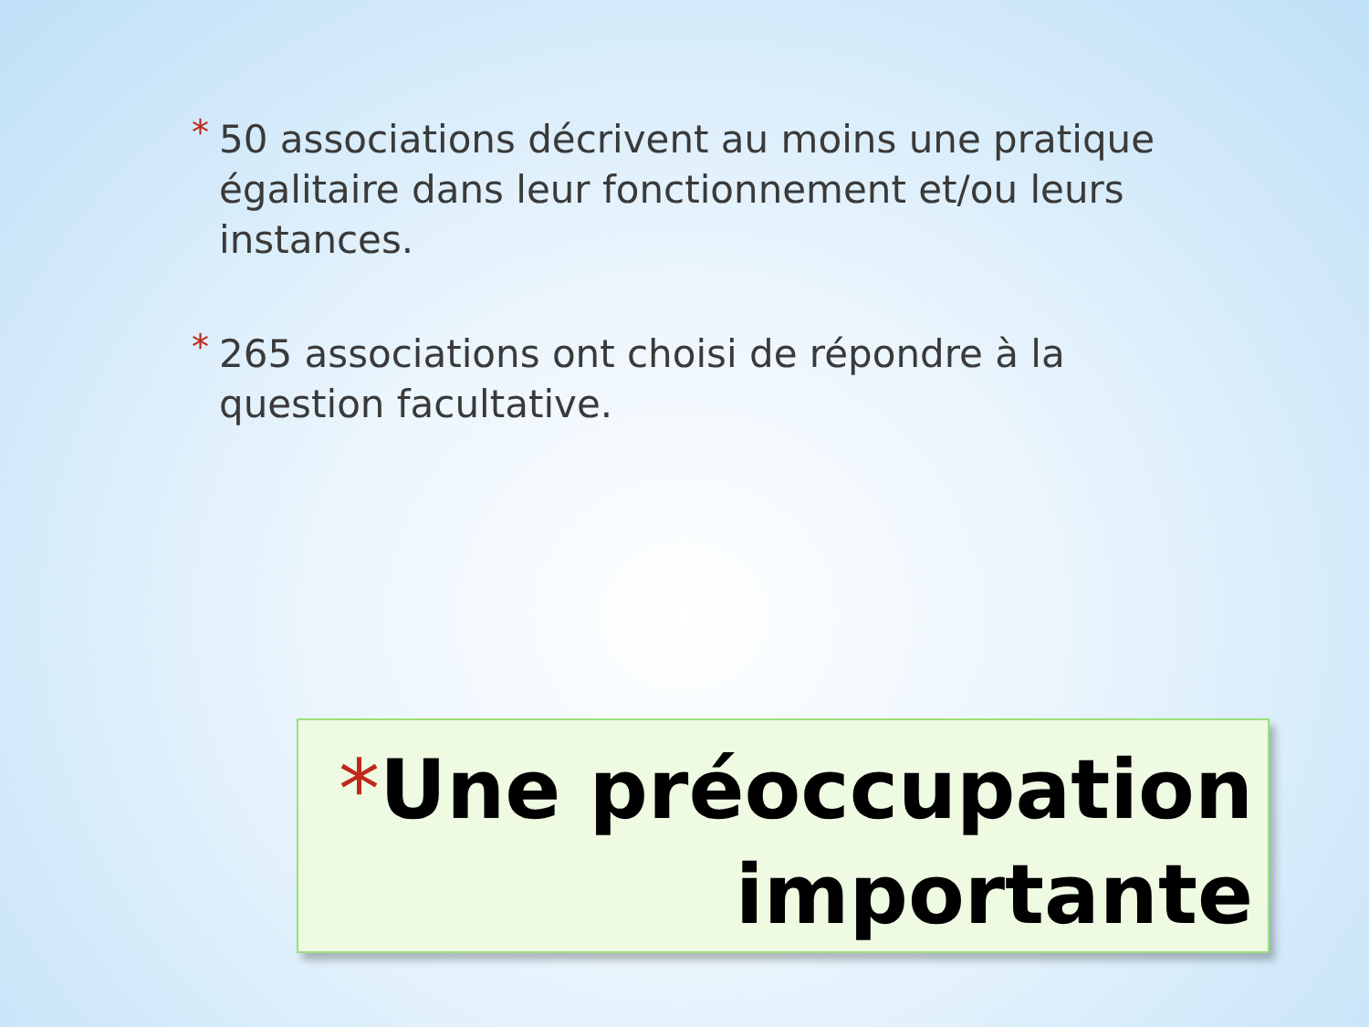* 50 associations décrivent au moins une pratique égalitaire dans leur fonctionnement et/ou leurs instances.
* 265 associations ont choisi de répondre à la question facultative.
*Une préoccupation importante